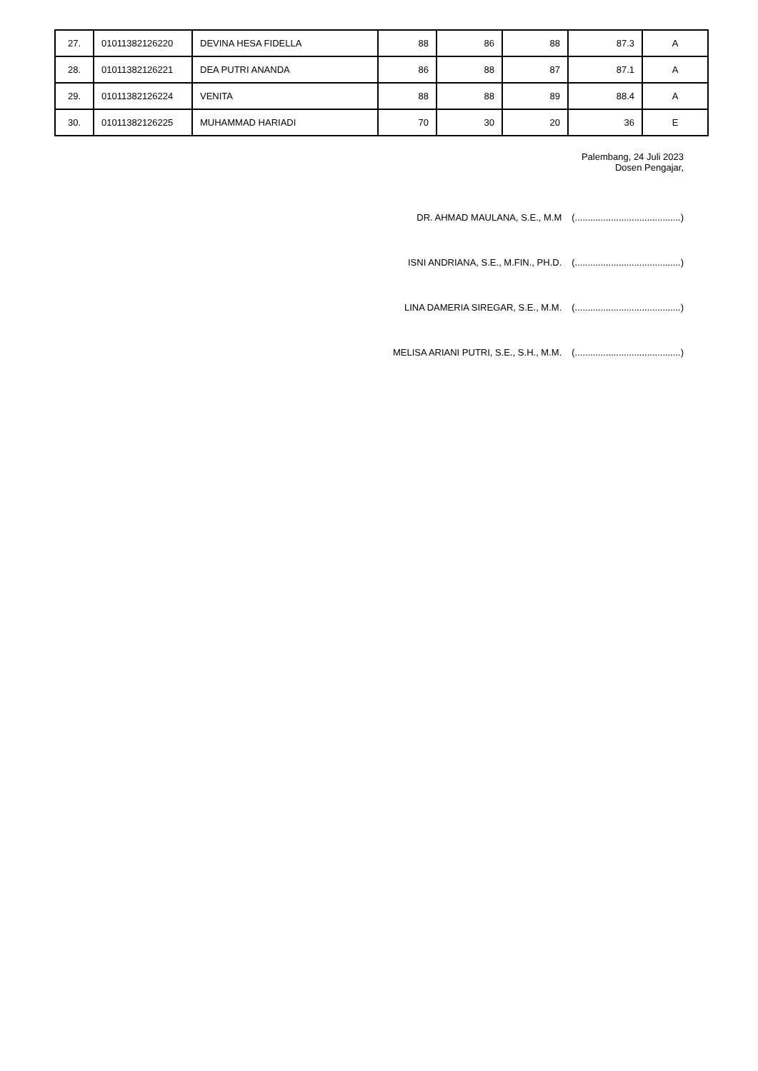| 27. | 01011382126220 | DEVINA HESA FIDELLA | 88 | 86 | 88 | 87.3 | A |
| 28. | 01011382126221 | DEA PUTRI ANANDA | 86 | 88 | 87 | 87.1 | A |
| 29. | 01011382126224 | VENITA | 88 | 88 | 89 | 88.4 | A |
| 30. | 01011382126225 | MUHAMMAD HARIADI | 70 | 30 | 20 | 36 | E |
Palembang, 24 Juli 2023
Dosen Pengajar,
DR. AHMAD MAULANA, S.E., M.M (.........................................)
ISNI ANDRIANA, S.E., M.FIN., PH.D. (.........................................)
LINA DAMERIA SIREGAR, S.E., M.M. (.........................................)
MELISA ARIANI PUTRI, S.E., S.H., M.M. (.........................................)